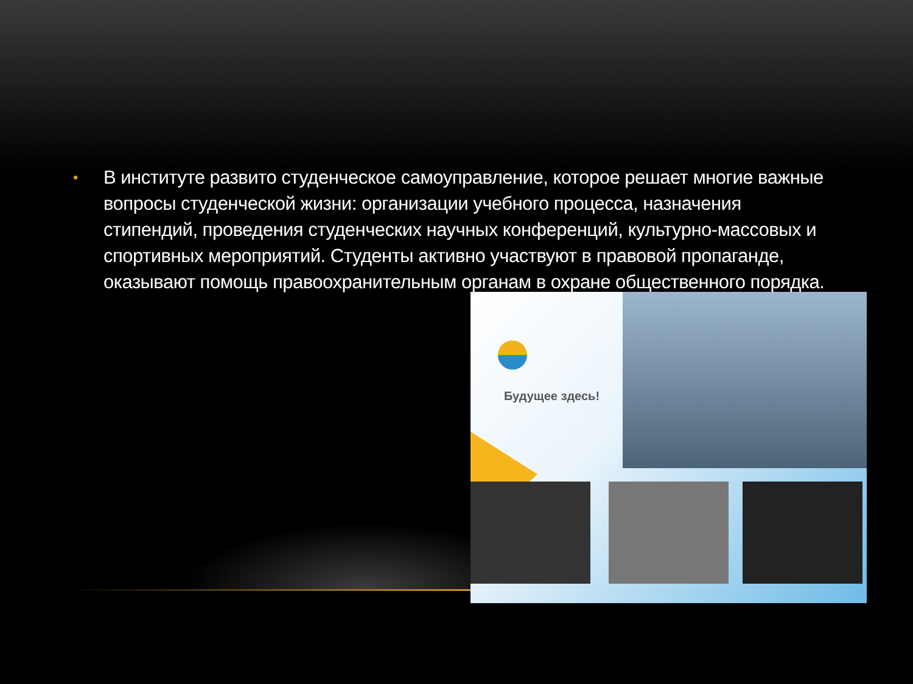• В институте развито студенческое самоуправление, которое решает многие важные вопросы студенческой жизни: организации учебного процесса, назначения стипендий, проведения студенческих научных конференций, культурно-массовых и спортивных мероприятий. Студенты активно участвуют в правовой пропаганде, оказывают помощь правоохранительным органам в охране общественного порядка.
Будущее здесь!